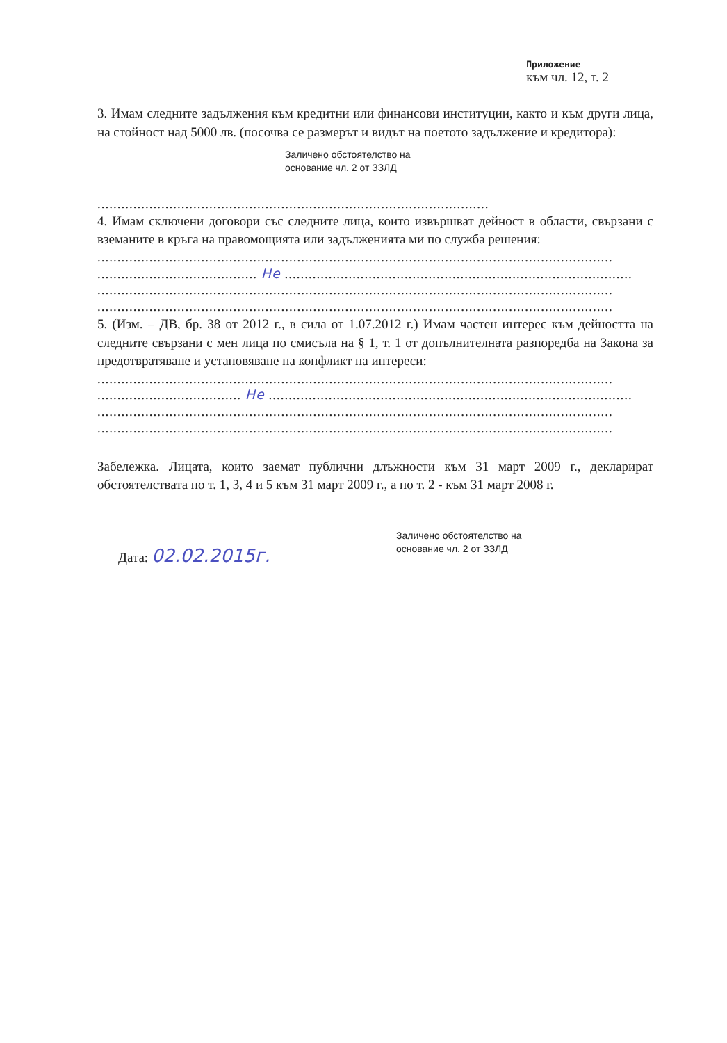Приложение
към чл. 12, т. 2
3. Имам следните задължения към кредитни или финансови институции, както и към други лица, на стойност над 5000 лв. (посочва се размерът и видът на поетото задължение и кредитора):
Заличено обстоятелство на
основание чл. 2 от ЗЗЛД
..................................................................................................
4. Имам сключени договори със следните лица, които извършват дейност в области, свързани с вземаните в кръга на правомощията или задълженията ми по служба решения:
.................................................................................................................................
........................................ Не .......................................................................................
.................................................................................................................................
.................................................................................................................................
5. (Изм. – ДВ, бр. 38 от 2012 г., в сила от 1.07.2012 г.) Имам частен интерес към дейността на следните свързани с мен лица по смисъла на § 1, т. 1 от допълнителната разпоредба на Закона за предотвратяване и установяване на конфликт на интереси:
.................................................................................................................................
.................................... Не ...........................................................................................
.................................................................................................................................
.................................................................................................................................
Забележка. Лицата, които заемат публични длъжности към 31 март 2009 г., декларират обстоятелствата по т. 1, 3, 4 и 5 към 31 март 2009 г., а по т. 2 - към 31 март 2008 г.
Дата: 02.02.2015г.
Заличено обстоятелство на
основание чл. 2 от ЗЗЛД